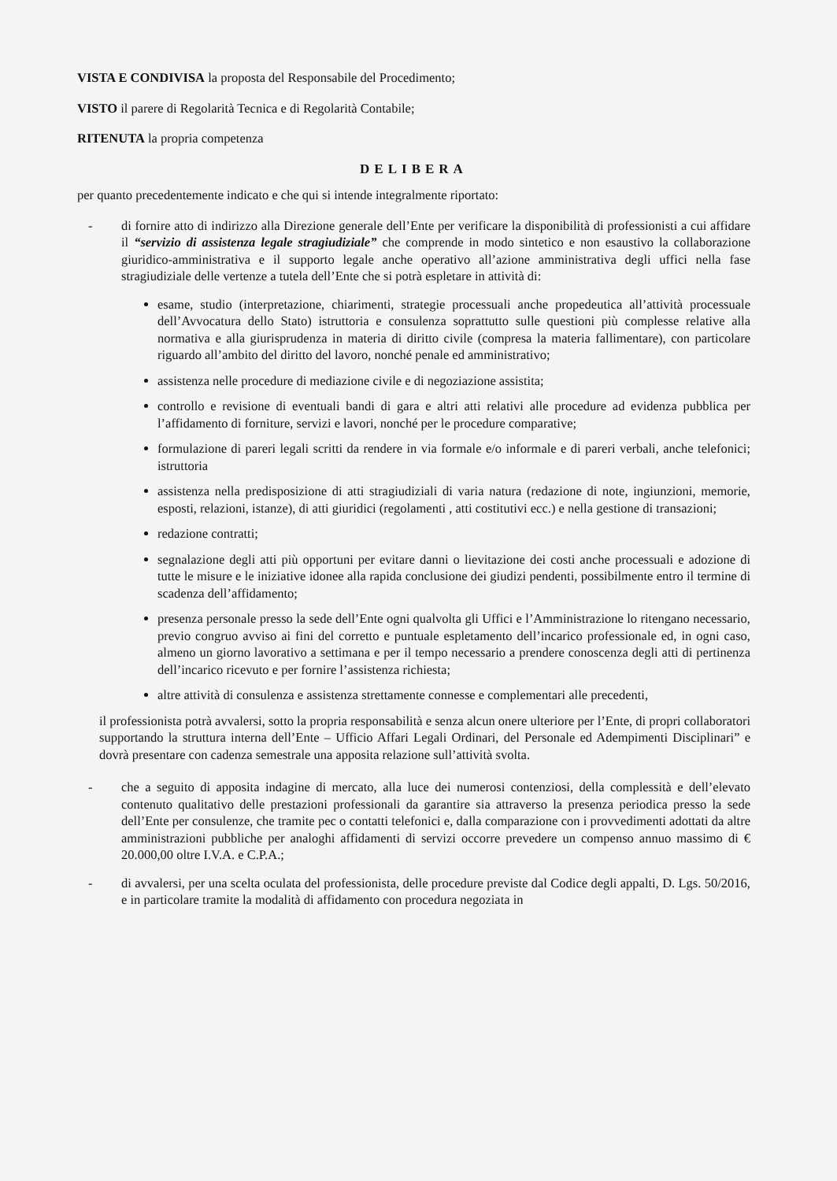VISTA E CONDIVISA la proposta del Responsabile del Procedimento;
VISTO il parere di Regolarità Tecnica e di Regolarità Contabile;
RITENUTA la propria competenza
DELIBERA
per quanto precedentemente indicato e che qui si intende integralmente riportato:
- di fornire atto di indirizzo alla Direzione generale dell’Ente per verificare la disponibilità di professionisti a cui affidare il “servizio di assistenza legale stragiudiziale” che comprende in modo sintetico e non esaustivo la collaborazione giuridico-amministrativa e il supporto legale anche operativo all’azione amministrativa degli uffici nella fase stragiudiziale delle vertenze a tutela dell’Ente che si potrà espletare in attività di:
esame, studio (interpretazione, chiarimenti, strategie processuali anche propedeutica all’attività processuale dell’Avvocatura dello Stato) istruttoria e consulenza soprattutto sulle questioni più complesse relative alla normativa e alla giurisprudenza in materia di diritto civile (compresa la materia fallimentare), con particolare riguardo all’ambito del diritto del lavoro, nonché penale ed amministrativo;
assistenza nelle procedure di mediazione civile e di negoziazione assistita;
controllo e revisione di eventuali bandi di gara e altri atti relativi alle procedure ad evidenza pubblica per l’affidamento di forniture, servizi e lavori, nonché per le procedure comparative;
formulazione di pareri legali scritti da rendere in via formale e/o informale e di pareri verbali, anche telefonici; istruttoria
assistenza nella predisposizione di atti stragiudiziali di varia natura (redazione di note, ingiunzioni, memorie, esposti, relazioni, istanze), di atti giuridici (regolamenti , atti costitutivi ecc.) e nella gestione di transazioni;
redazione contratti;
segnalazione degli atti più opportuni per evitare danni o lievitazione dei costi anche processuali e adozione di tutte le misure e le iniziative idonee alla rapida conclusione dei giudizi pendenti, possibilmente entro il termine di scadenza dell’affidamento;
presenza personale presso la sede dell’Ente ogni qualvolta gli Uffici e l’Amministrazione lo ritengano necessario, previo congruo avviso ai fini del corretto e puntuale espletamento dell’incarico professionale ed, in ogni caso, almeno un giorno lavorativo a settimana e per il tempo necessario a prendere conoscenza degli atti di pertinenza dell’incarico ricevuto e per fornire l’assistenza richiesta;
altre attività di consulenza e assistenza strettamente connesse e complementari alle precedenti,
il professionista potrà avvalersi, sotto la propria responsabilità e senza alcun onere ulteriore per l’Ente, di propri collaboratori supportando la struttura interna dell’Ente – Ufficio Affari Legali Ordinari, del Personale ed Adempimenti Disciplinari” e dovrà presentare con cadenza semestrale una apposita relazione sull’attività svolta.
- che a seguito di apposita indagine di mercato, alla luce dei numerosi contenziosi, della complessità e dell’elevato contenuto qualitativo delle prestazioni professionali da garantire sia attraverso la presenza periodica presso la sede dell’Ente per consulenze, che tramite pec o contatti telefonici e, dalla comparazione con i provvedimenti adottati da altre amministrazioni pubbliche per analoghi affidamenti di servizi occorre prevedere un compenso annuo massimo di € 20.000,00 oltre I.V.A. e C.P.A.;
- di avvalersi, per una scelta oculata del professionista, delle procedure previste dal Codice degli appalti, D. Lgs. 50/2016, e in particolare tramite la modalità di affidamento con procedura negoziata in